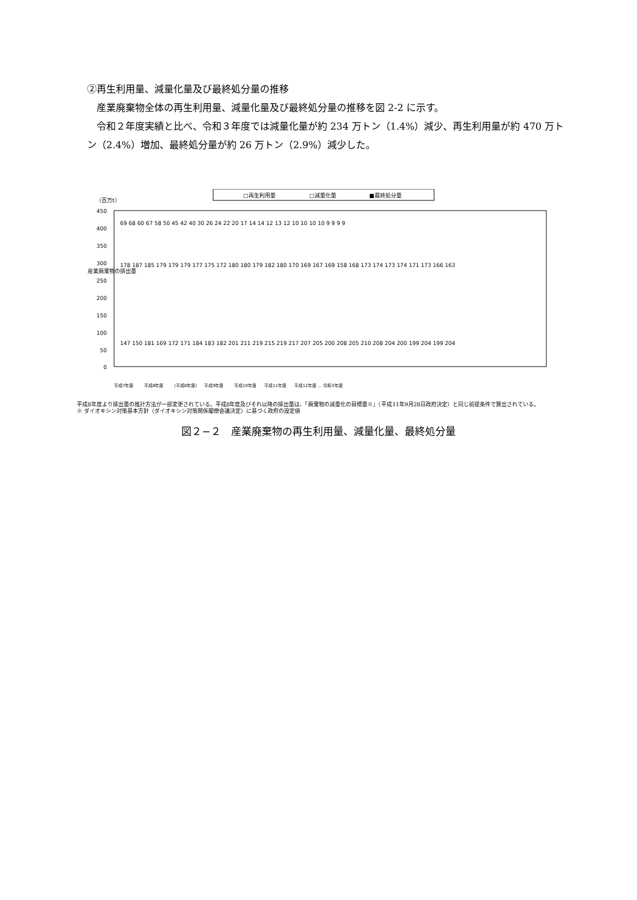②再生利用量、減量化量及び最終処分量の推移
産業廃棄物全体の再生利用量、減量化量及び最終処分量の推移を図 2-2 に示す。
令和２年度実績と比べ、令和３年度では減量化量が約 234 万トン（1.4%）減少、再生利用量が約 470 万トン（2.4%）増加、最終処分量が約 26 万トン（2.9%）減少した。
□再生利用量
□減量化量
■最終処分量
（百万t）
450
400
350
300
250
200
150
100
50
0
産業廃棄物の排出量
平成7年度
平成8年度
(平成8年度)
平成9年度
平成10年度
平成11年度
平成12年度 … 令和3年度
147 150 181 169 172 171 184 183 182 201 211 219 215 219 217 207 205 200 208 205 210 208 204 200 199 204 199 204
178 187 185 179 179 179 177 175 172 180 180 179 182 180 170 169 167 169 158 168 173 174 173 174 171 173 166 163
69 68 60 67 58 50 45 42 40 30 26 24 22 20 17 14 14 12 13 12 10 10 10 10 9 9 9 9
平成8年度より排出量の推計方法が一部変更されている。平成8年度及びそれ以降の排出量は、「廃棄物の減量化の目標量※」（平成11年9月28日政府決定）と同じ前提条件で算出されている。
※ ダイオキシン対策基本方針（ダイオキシン対策関係閣僚会議決定）に基づく政府の設定値
図２−２　産業廃棄物の再生利用量、減量化量、最終処分量